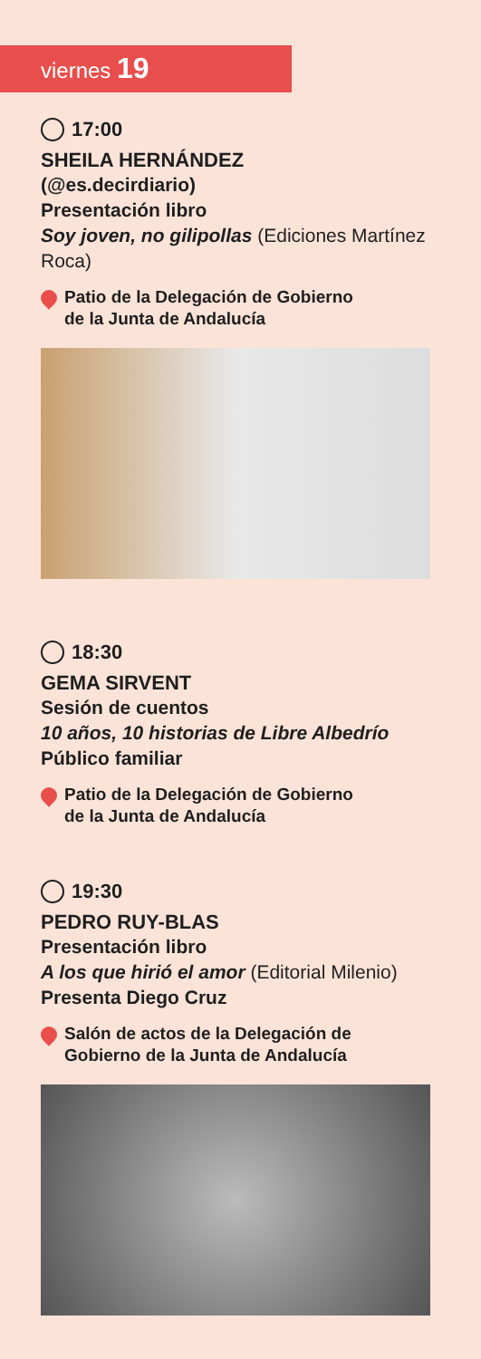viernes 19
17:00
SHEILA HERNÁNDEZ
(@es.decirdiario)
Presentación libro
Soy joven, no gilipollas (Ediciones Martínez Roca)
Patio de la Delegación de Gobierno
de la Junta de Andalucía
18:30
GEMA SIRVENT
Sesión de cuentos
10 años, 10 historias de Libre Albedrío
Público familiar
Patio de la Delegación de Gobierno
de la Junta de Andalucía
19:30
PEDRO RUY-BLAS
Presentación libro
A los que hirió el amor (Editorial Milenio)
Presenta Diego Cruz
Salón de actos de la Delegación de
Gobierno de la Junta de Andalucía